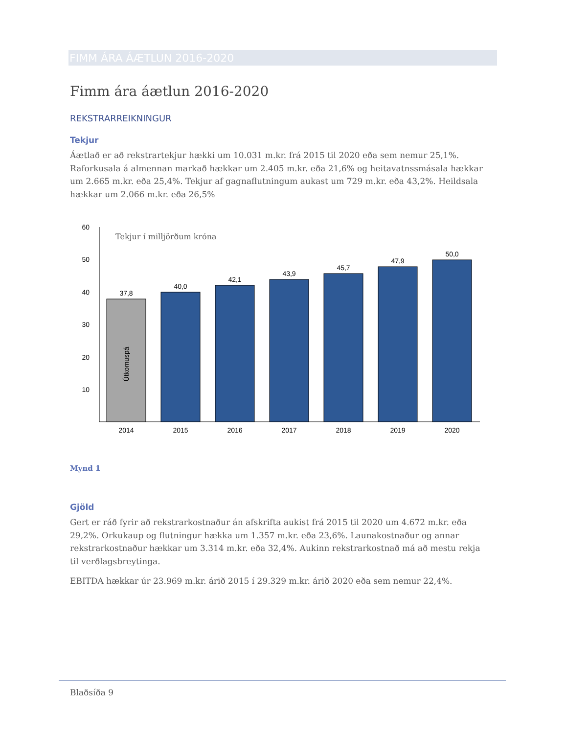FIMM ÁRA ÁÆTLUN 2016-2020
Fimm ára áætlun 2016-2020
REKSTRARREIKNINGUR
Tekjur
Áætlað er að rekstrartekjur hækki um 10.031 m.kr. frá 2015 til 2020 eða sem nemur 25,1%. Raforkusala á almennan markað hækkar um 2.405 m.kr. eða 21,6% og heitavatnssmásala hækkar um 2.665 m.kr. eða 25,4%. Tekjur af gagnaflutningum aukast um 729 m.kr. eða 43,2%. Heildsala hækkar um 2.066 m.kr. eða 26,5%
60
50
40
30
20
10
Tekjur í milljörðum króna
37,8
40,0
42,1
43,9
45,7
47,9
50,0
Útkomuspá
2014
2015
2016
2017
2018
2019
2020
Mynd 1
Gjöld
Gert er ráð fyrir að rekstrarkostnaður án afskrifta aukist frá 2015 til 2020 um 4.672 m.kr. eða 29,2%. Orkukaup og flutningur hækka um 1.357 m.kr. eða 23,6%. Launakostnaður og annar rekstrarkostnaður hækkar um 3.314 m.kr. eða 32,4%. Aukinn rekstrarkostnað má að mestu rekja til verðlagsbreytinga.
EBITDA hækkar úr 23.969 m.kr. árið 2015 í 29.329 m.kr. árið 2020 eða sem nemur 22,4%.
Blaðsíða 9